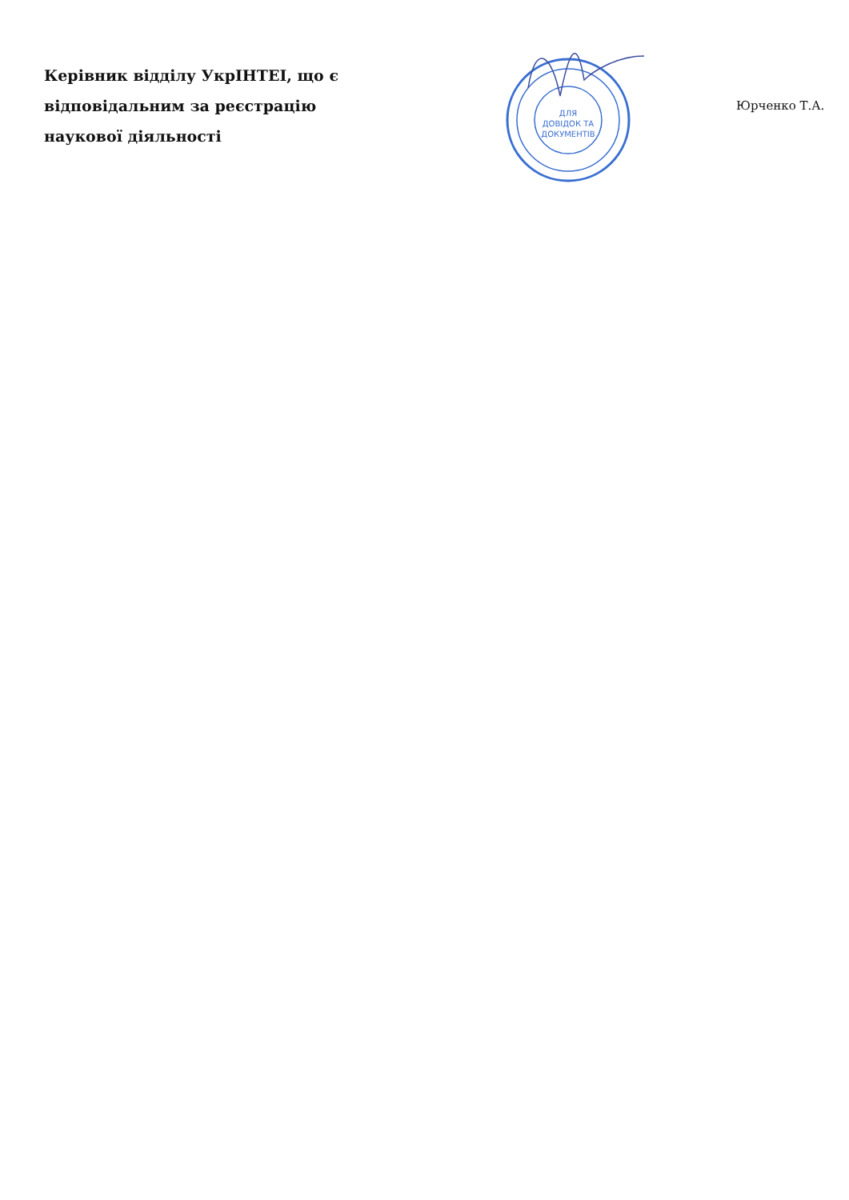Керівник відділу УкрІНТЕІ, що є відповідальним за реєстрацію наукової діяльності
ДЛЯ
ДОВІДОК ТА
ДОКУМЕНТІВ
Юрченко Т.А.